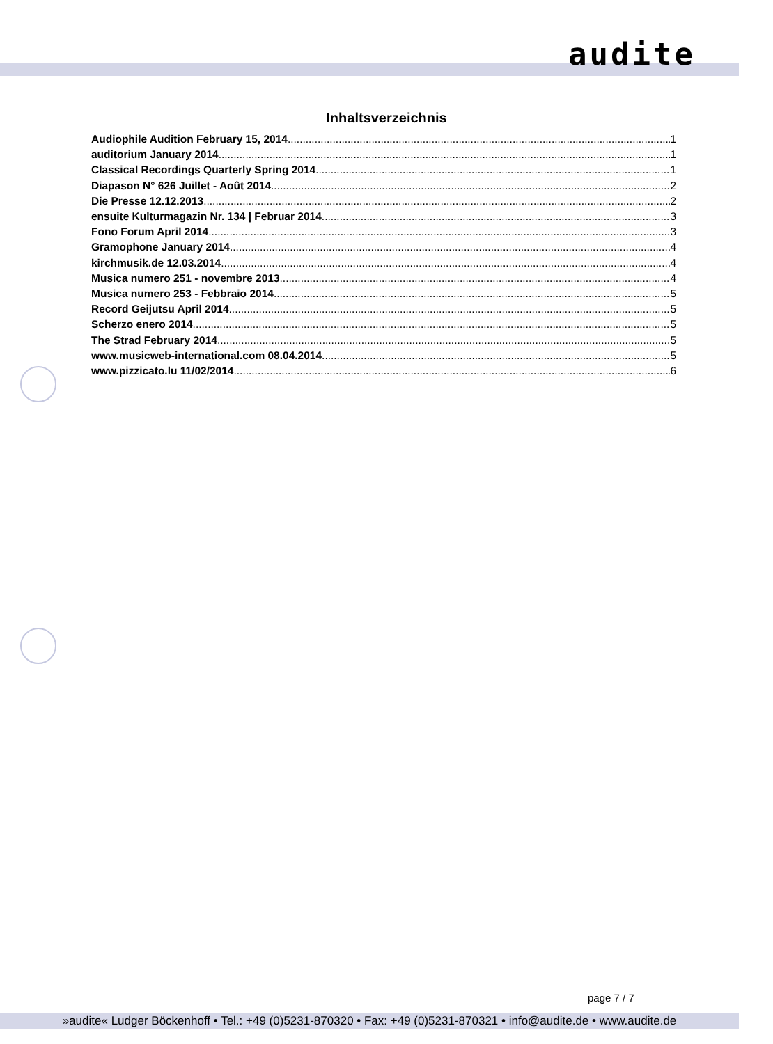audite
Inhaltsverzeichnis
Audiophile Audition February 15, 2014 1
auditorium January 2014 1
Classical Recordings Quarterly Spring 2014 1
Diapason N° 626 Juillet - Août 2014 2
Die Presse 12.12.2013 2
ensuite Kulturmagazin Nr. 134 | Februar 2014 3
Fono Forum April 2014 3
Gramophone January 2014 4
kirchmusik.de 12.03.2014 4
Musica numero 251 - novembre 2013 4
Musica numero 253 - Febbraio 2014 5
Record Geijutsu April 2014 5
Scherzo enero 2014 5
The Strad February 2014 5
www.musicweb-international.com 08.04.2014 5
www.pizzicato.lu 11/02/2014 6
page 7 / 7
»audite« Ludger Böckenhoff • Tel.: +49 (0)5231-870320 • Fax: +49 (0)5231-870321 • info@audite.de • www.audite.de